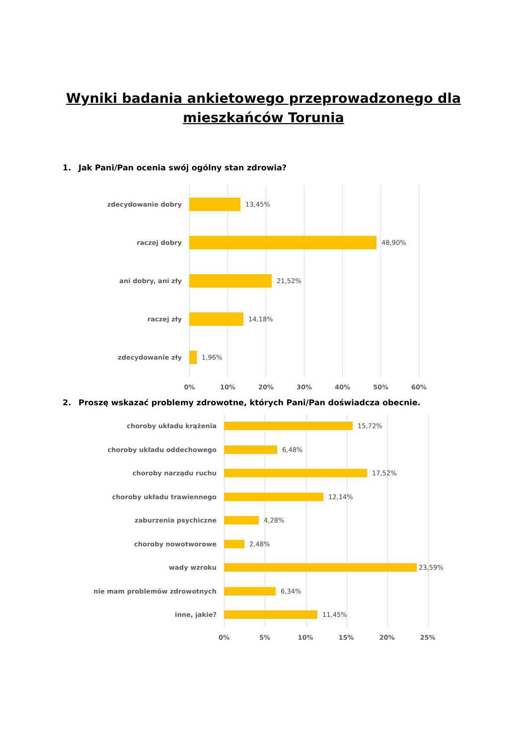Wyniki badania ankietowego przeprowadzonego dla
mieszkańców Torunia
1. Jak Pani/Pan ocenia swój ogólny stan zdrowia?
zdecydowanie dobry 13,45%
raczej dobry 48,90%
ani dobry, ani zły 21,52%
raczej zły 14,18%
zdecydowanie zły 1,96%
0% 10% 20% 30% 40% 50% 60%
2. Proszę wskazać problemy zdrowotne, których Pani/Pan doświadcza obecnie.
choroby układu krążenia 15,72%
choroby układu oddechowego 6,48%
choroby narządu ruchu 17,52%
choroby układu trawiennego 12,14%
zaburzenia psychiczne 4,28%
choroby nowotworowe 2,48%
wady wzroku 23,59%
nie mam problemów zdrowotnych 6,34%
inne, jakie? 11,45%
0% 5% 10% 15% 20% 25%